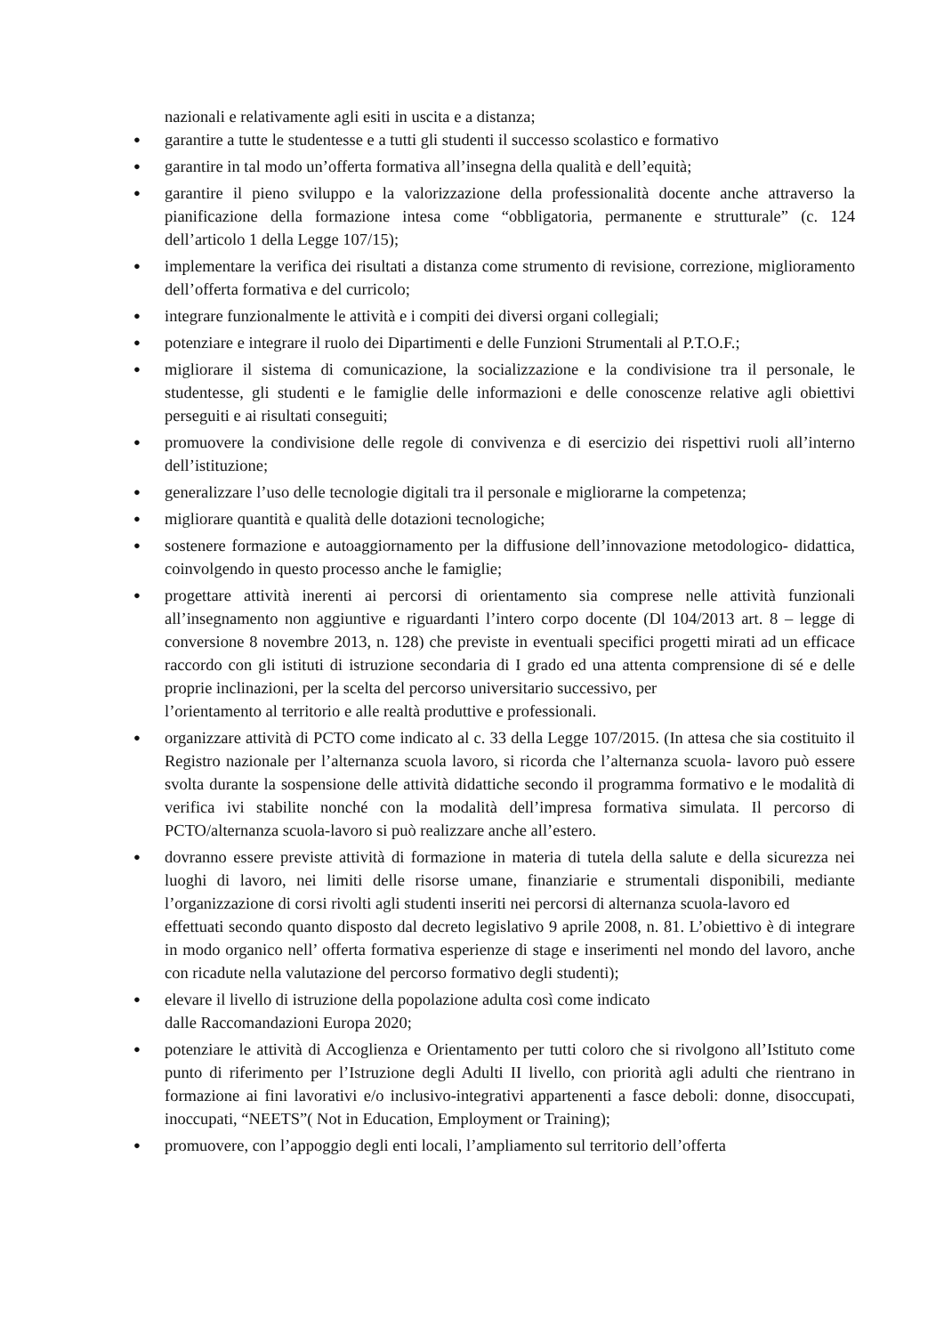nazionali e relativamente agli esiti in uscita e a distanza;
● garantire a tutte le studentesse e a tutti gli studenti il successo scolastico e formativo
● garantire in tal modo un’offerta formativa all’insegna della qualità e dell’equità;
● garantire il pieno sviluppo e la valorizzazione della professionalità docente anche attraverso la pianificazione della formazione intesa come “obbligatoria, permanente e strutturale” (c. 124 dell’articolo 1 della Legge 107/15);
● implementare la verifica dei risultati a distanza come strumento di revisione, correzione, miglioramento dell’offerta formativa e del curricolo;
● integrare funzionalmente le attività e i compiti dei diversi organi collegiali;
● potenziare e integrare il ruolo dei Dipartimenti e delle Funzioni Strumentali al P.T.O.F.;
● migliorare il sistema di comunicazione, la socializzazione e la condivisione tra il personale, le studentesse, gli studenti e le famiglie delle informazioni e delle conoscenze relative agli obiettivi perseguiti e ai risultati conseguiti;
● promuovere la condivisione delle regole di convivenza e di esercizio dei rispettivi ruoli all’interno dell’istituzione;
● generalizzare l’uso delle tecnologie digitali tra il personale e migliorarne la competenza;
● migliorare quantità e qualità delle dotazioni tecnologiche;
● sostenere formazione e autoaggiornamento per la diffusione dell’innovazione metodologico- didattica, coinvolgendo in questo processo anche le famiglie;
● progettare attività inerenti ai percorsi di orientamento sia comprese nelle attività funzionali all’insegnamento non aggiuntive e riguardanti l’intero corpo docente (Dl 104/2013 art. 8 – legge di conversione 8 novembre 2013, n. 128) che previste in eventuali specifici progetti mirati ad un efficace raccordo con gli istituti di istruzione secondaria di I grado ed una attenta comprensione di sé e delle proprie inclinazioni, per la scelta del percorso universitario successivo, per
l’orientamento al territorio e alle realtà produttive e professionali.
● organizzare attività di PCTO come indicato al c. 33 della Legge 107/2015. (In attesa che sia costituito il Registro nazionale per l’alternanza scuola lavoro, si ricorda che l’alternanza scuola- lavoro può essere svolta durante la sospensione delle attività didattiche secondo il programma formativo e le modalità di verifica ivi stabilite nonché con la modalità dell’impresa formativa simulata. Il percorso di PCTO/alternanza scuola-lavoro si può realizzare anche all’estero.
● dovranno essere previste attività di formazione in materia di tutela della salute e della sicurezza nei luoghi di lavoro, nei limiti delle risorse umane, finanziarie e strumentali disponibili, mediante l’organizzazione di corsi rivolti agli studenti inseriti nei percorsi di alternanza scuola-lavoro ed
effettuati secondo quanto disposto dal decreto legislativo 9 aprile 2008, n. 81. L’obiettivo è di integrare in modo organico nell’ offerta formativa esperienze di stage e inserimenti nel mondo del lavoro, anche con ricadute nella valutazione del percorso formativo degli studenti);
● elevare il livello di istruzione della popolazione adulta così come indicato
dalle Raccomandazioni Europa 2020;
● potenziare le attività di Accoglienza e Orientamento per tutti coloro che si rivolgono all’Istituto come punto di riferimento per l’Istruzione degli Adulti II livello, con priorità agli adulti che rientrano in formazione ai fini lavorativi e/o inclusivo-integrativi appartenenti a fasce deboli: donne, disoccupati, inoccupati, “NEETS”( Not in Education, Employment or Training);
● promuovere, con l’appoggio degli enti locali, l’ampliamento sul territorio dell’offerta